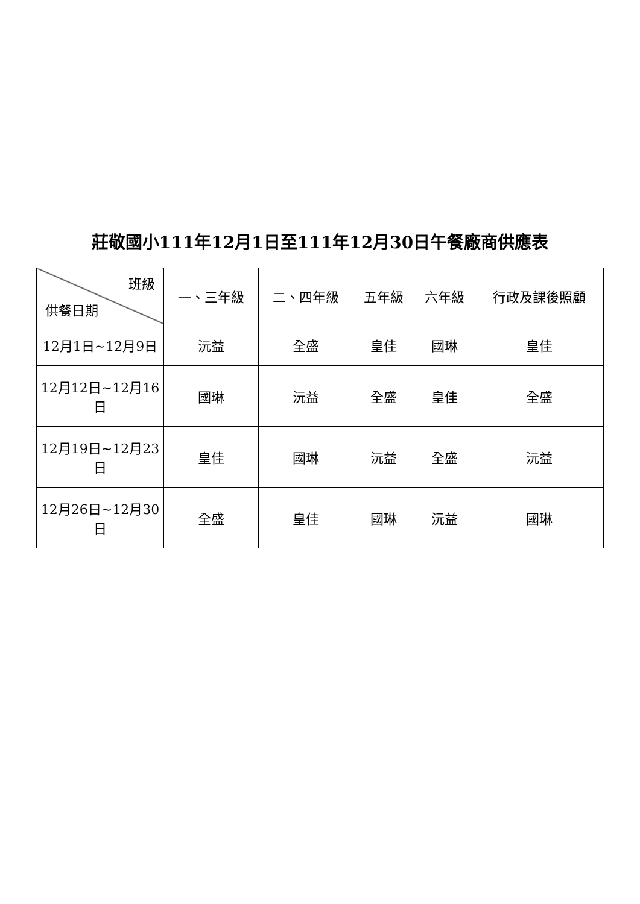莊敬國小111年12月1日至111年12月30日午餐廠商供應表
| 班級 供餐日期 | 一、三年級 | 二、四年級 | 五年級 | 六年級 | 行政及課後照顧 |
| --- | --- | --- | --- | --- | --- |
| 12月1日~12月9日 | 沅益 | 全盛 | 皇佳 | 國琳 | 皇佳 |
| 12月12日~12月16日 | 國琳 | 沅益 | 全盛 | 皇佳 | 全盛 |
| 12月19日~12月23日 | 皇佳 | 國琳 | 沅益 | 全盛 | 沅益 |
| 12月26日~12月30日 | 全盛 | 皇佳 | 國琳 | 沅益 | 國琳 |